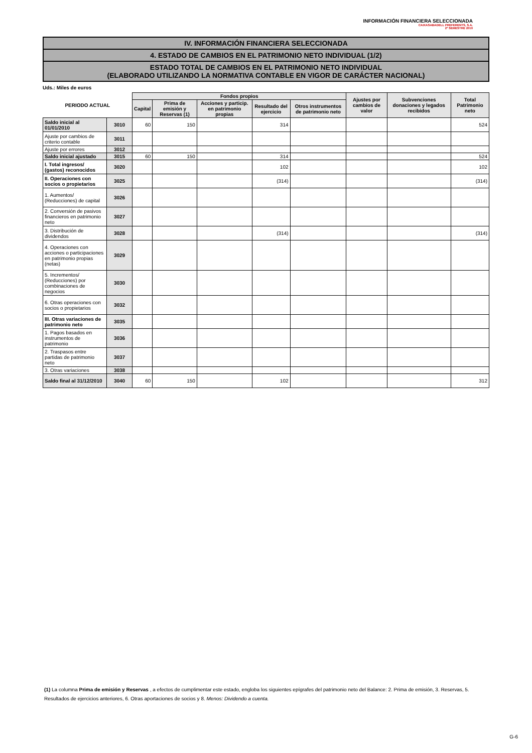INFORMACIÓN FINANCIERA SELECCIONADA
CAIXASABADELL PREFERENTS, S.A.
2º SEMESTRE 2010
IV. INFORMACIÓN FINANCIERA SELECCIONADA
4. ESTADO DE CAMBIOS EN EL PATRIMONIO NETO INDIVIDUAL (1/2)
ESTADO TOTAL DE CAMBIOS EN EL PATRIMONIO NETO INDIVIDUAL
(ELABORADO UTILIZANDO LA NORMATIVA CONTABLE EN VIGOR DE CARÁCTER NACIONAL)
Uds.: Miles de euros
| PERIODO ACTUAL | | Fondos propios | | | | | Ajustes por cambios de valor | Subvenciones donaciones y legados recibidos | Total Patrimonio neto |
| --- | --- | --- | --- | --- | --- | --- | --- | --- | --- |
| | | Capital | Prima de emisión y Reservas (1) | Acciones y particip. en patrimonio propias | Resultado del ejercicio | Otros instrumentos de patrimonio neto | | | |
| Saldo inicial al 01/01/2010 | 3010 | 60 | 150 | | 314 | | | | 524 |
| Ajuste por cambios de criterio contable | 3011 | | | | | | | | |
| Ajuste por errores | 3012 | | | | | | | | |
| Saldo inicial ajustado | 3015 | 60 | 150 | | 314 | | | | 524 |
| I. Total ingresos/ (gastos) reconocidos | 3020 | | | | 102 | | | | 102 |
| II. Operaciones con socios o propietarios | 3025 | | | | (314) | | | | (314) |
| 1. Aumentos/ (Reducciones) de capital | 3026 | | | | | | | | |
| 2. Conversión de pasivos financieros en patrimonio neto | 3027 | | | | | | | | |
| 3. Distribución de dividendos | 3028 | | | | (314) | | | | (314) |
| 4. Operaciones con acciones o participaciones en patrimonio propias (netas) | 3029 | | | | | | | | |
| 5. Incrementos/ (Reducciones) por combinaciones de negocios | 3030 | | | | | | | | |
| 6. Otras operaciones con socios o propietarios | 3032 | | | | | | | | |
| III. Otras variaciones de patrimonio neto | 3035 | | | | | | | | |
| 1. Pagos basados en instrumentos de patrimonio | 3036 | | | | | | | | |
| 2. Traspasos entre partidas de patrimonio neto | 3037 | | | | | | | | |
| 3. Otras variaciones | 3038 | | | | | | | | |
| Saldo final al 31/12/2010 | 3040 | 60 | 150 | | 102 | | | | 312 |
(1) La columna Prima de emisión y Reservas , a efectos de cumplimentar este estado, engloba los siguientes epígrafes del patrimonio neto del Balance: 2. Prima de emisión, 3. Reservas, 5. Resultados de ejercicios anteriores, 6. Otras aportaciones de socios y 8. Menos: Dividendo a cuenta.
G-6